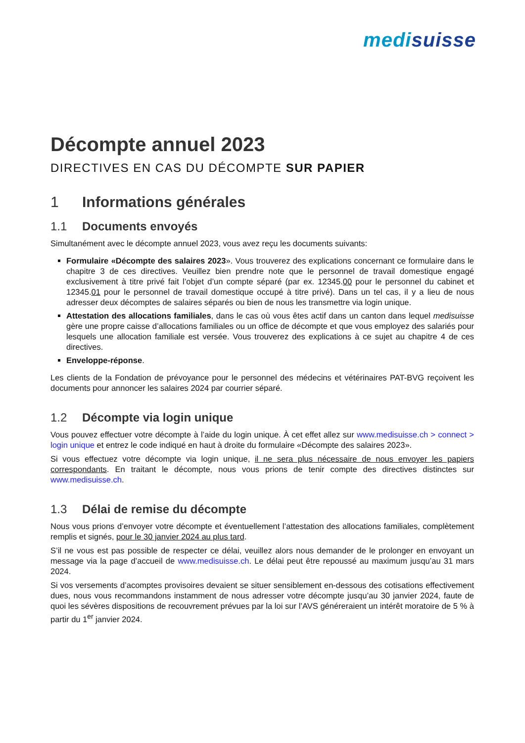medisuisse
Décompte annuel 2023
DIRECTIVES EN CAS DU DÉCOMPTE SUR PAPIER
1 Informations générales
1.1 Documents envoyés
Simultanément avec le décompte annuel 2023, vous avez reçu les documents suivants:
Formulaire «Décompte des salaires 2023». Vous trouverez des explications concernant ce formulaire dans le chapitre 3 de ces directives. Veuillez bien prendre note que le personnel de travail domestique engagé exclusivement à titre privé fait l’objet d’un compte séparé (par ex. 12345.00 pour le personnel du cabinet et 12345.01 pour le personnel de travail domestique occupé à titre privé). Dans un tel cas, il y a lieu de nous adresser deux décomptes de salaires séparés ou bien de nous les transmettre via login unique.
Attestation des allocations familiales, dans le cas où vous êtes actif dans un canton dans lequel medisuisse gère une propre caisse d’allocations familiales ou un office de décompte et que vous employez des salariés pour lesquels une allocation familiale est versée. Vous trouverez des explications à ce sujet au chapitre 4 de ces directives.
Enveloppe-réponse.
Les clients de la Fondation de prévoyance pour le personnel des médecins et vétérinaires PAT-BVG reçoivent les documents pour annoncer les salaires 2024 par courrier séparé.
1.2 Décompte via login unique
Vous pouvez effectuer votre décompte à l’aide du login unique. À cet effet allez sur www.medisuisse.ch > connect > login unique et entrez le code indiqué en haut à droite du formulaire «Décompte des salaires 2023».
Si vous effectuez votre décompte via login unique, il ne sera plus nécessaire de nous envoyer les papiers correspondants. En traitant le décompte, nous vous prions de tenir compte des directives distinctes sur www.medisuisse.ch.
1.3 Délai de remise du décompte
Nous vous prions d’envoyer votre décompte et éventuellement l’attestation des allocations familiales, complètement remplis et signés, pour le 30 janvier 2024 au plus tard.
S’il ne vous est pas possible de respecter ce délai, veuillez alors nous demander de le prolonger en envoyant un message via la page d’accueil de www.medisuisse.ch. Le délai peut être repoussé au maximum jusqu’au 31 mars 2024.
Si vos versements d’acomptes provisoires devaient se situer sensiblement en-dessous des cotisations effectivement dues, nous vous recommandons instamment de nous adresser votre décompte jusqu’au 30 janvier 2024, faute de quoi les sévères dispositions de recouvrement prévues par la loi sur l’AVS généreraient un intérêt moratoire de 5 % à partir du 1<sup>er</sup> janvier 2024.